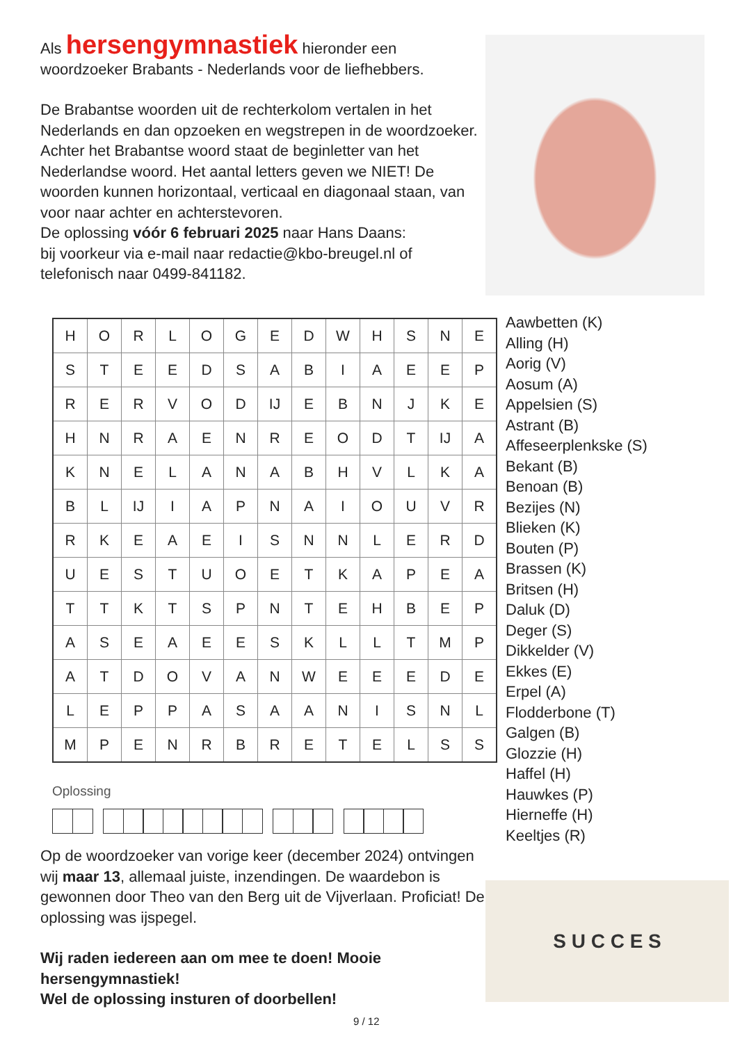Als hersengymnastiek hieronder een woordzoeker Brabants - Nederlands voor de liefhebbers.
De Brabantse woorden uit de rechterkolom vertalen in het Nederlands en dan opzoeken en wegstrepen in de woordzoeker. Achter het Brabantse woord staat de beginletter van het Nederlandse woord. Het aantal letters geven we NIET! De woorden kunnen horizontaal, verticaal en diagonaal staan, van voor naar achter en achterstevoren.
De oplossing vóór 6 februari 2025 naar Hans Daans:
bij voorkeur via e-mail naar redactie@kbo-breugel.nl of telefonisch naar 0499-841182.
| H | O | R | L | O | G | E | D | W | H | S | N | E |
| S | T | E | E | D | S | A | B | I | A | E | E | P |
| R | E | R | V | O | D | IJ | E | B | N | J | K | E |
| H | N | R | A | E | N | R | E | O | D | T | IJ | A |
| K | N | E | L | A | N | A | B | H | V | L | K | A |
| B | L | IJ | I | A | P | N | A | I | O | U | V | R |
| R | K | E | A | E | I | S | N | N | L | E | R | D |
| U | E | S | T | U | O | E | T | K | A | P | E | A |
| T | T | K | T | S | P | N | T | E | H | B | E | P |
| A | S | E | A | E | E | S | K | L | L | T | M | P |
| A | T | D | O | V | A | N | W | E | E | E | D | E |
| L | E | P | P | A | S | A | A | N | I | S | N | L |
| M | P | E | N | R | B | R | E | T | E | L | S | S |
Oplossing
Aawbetten (K)
Alling (H)
Aorig (V)
Aosum (A)
Appelsien (S)
Astrant (B)
Affeseerplenkske (S)
Bekant (B)
Benoan (B)
Bezijes (N)
Blieken (K)
Bouten (P)
Brassen (K)
Britsen (H)
Daluk (D)
Deger (S)
Dikkelder (V)
Ekkes (E)
Erpel (A)
Flodderbone (T)
Galgen (B)
Glozzie (H)
Haffel (H)
Hauwkes (P)
Hierneffe (H)
Keeltjes (R)
Op de woordzoeker van vorige keer (december 2024) ontvingen wij maar 13, allemaal juiste, inzendingen. De waardebon is gewonnen door Theo van den Berg uit de Vijverlaan. Proficiat! De oplossing was ijspegel.
Wij raden iedereen aan om mee te doen! Mooie hersengymnastiek!
Wel de oplossing insturen of doorbellen!
S U C C E S
9 / 12